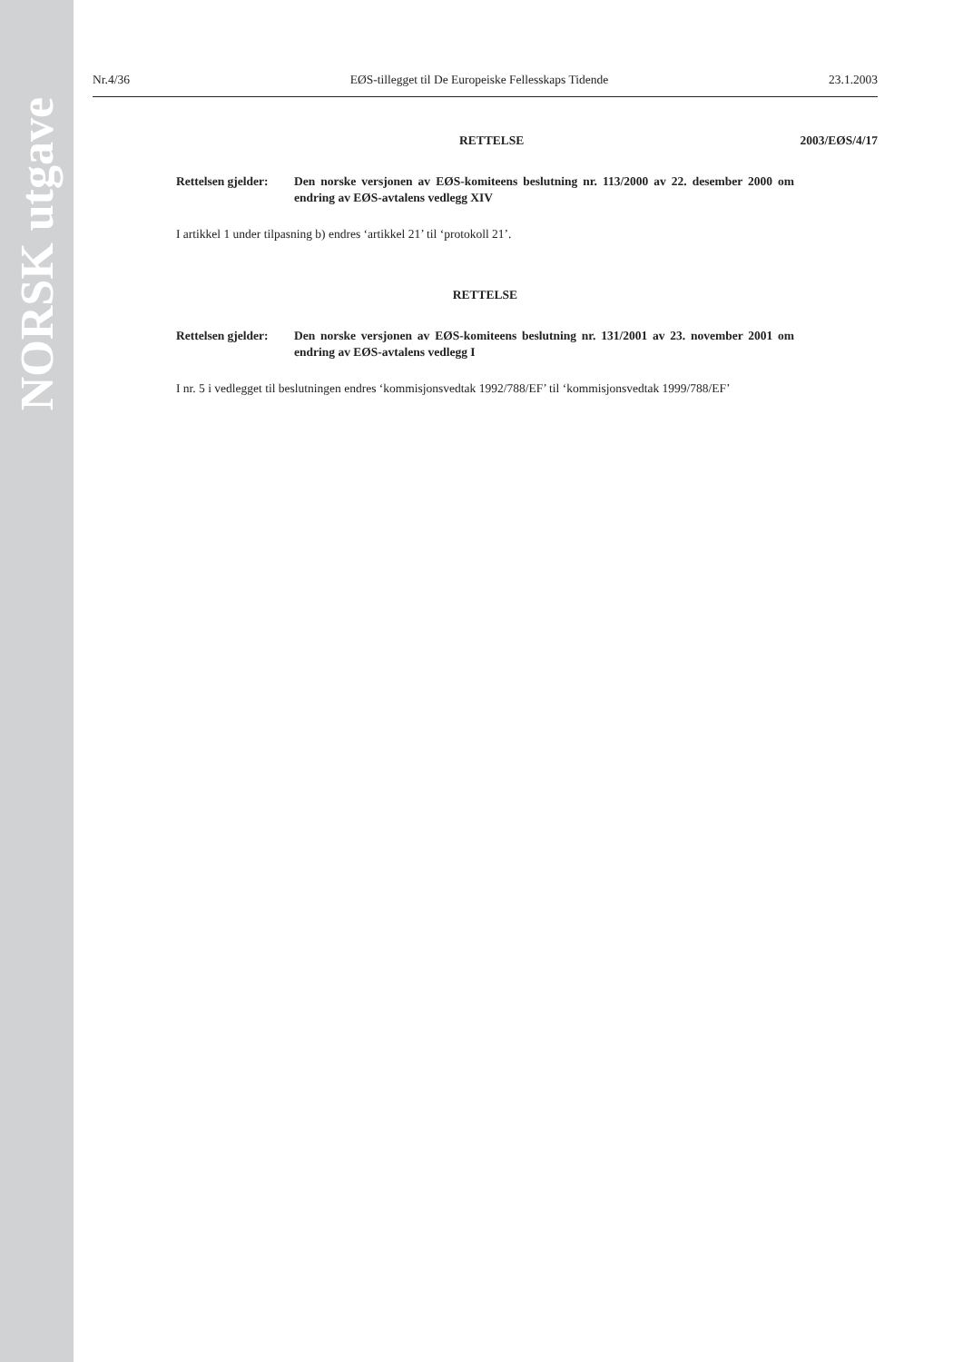NORSK utgave
Nr.4/36 EØS-tillegget til De Europeiske Fellesskaps Tidende 23.1.2003
RETTELSE 2003/EØS/4/17
Rettelsen gjelder:
Den norske versjonen av EØS-komiteens beslutning nr. 113/2000 av 22. desember 2000 om endring av EØS-avtalens vedlegg XIV
I artikkel 1 under tilpasning b) endres ‘artikkel 21’ til ‘protokoll 21’.
RETTELSE
Rettelsen gjelder:
Den norske versjonen av EØS-komiteens beslutning nr. 131/2001 av 23. november 2001 om endring av EØS-avtalens vedlegg I
I nr. 5 i vedlegget til beslutningen endres ‘kommisjonsvedtak 1992/788/EF’ til ‘kommisjonsvedtak 1999/788/EF’